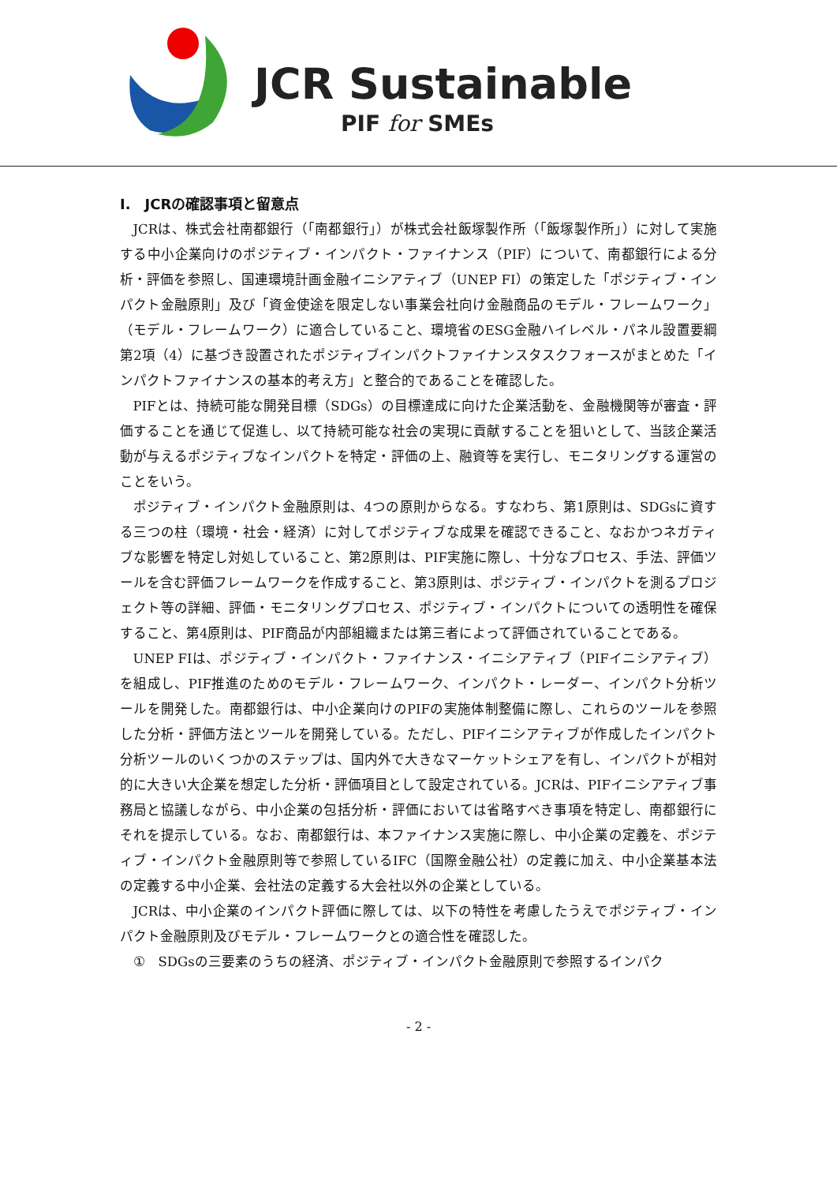JCR Sustainable
PIF for SMEs
I.　JCRの確認事項と留意点
JCRは、株式会社南都銀行（「南都銀行」）が株式会社飯塚製作所（「飯塚製作所」）に対して実施する中小企業向けのポジティブ・インパクト・ファイナンス（PIF）について、南都銀行による分析・評価を参照し、国連環境計画金融イニシアティブ（UNEP FI）の策定した「ポジティブ・インパクト金融原則」及び「資金使途を限定しない事業会社向け金融商品のモデル・フレームワーク」（モデル・フレームワーク）に適合していること、環境省のESG金融ハイレベル・パネル設置要綱第2項（4）に基づき設置されたポジティブインパクトファイナンスタスクフォースがまとめた「インパクトファイナンスの基本的考え方」と整合的であることを確認した。
PIFとは、持続可能な開発目標（SDGs）の目標達成に向けた企業活動を、金融機関等が審査・評価することを通じて促進し、以て持続可能な社会の実現に貢献することを狙いとして、当該企業活動が与えるポジティブなインパクトを特定・評価の上、融資等を実行し、モニタリングする運営のことをいう。
ポジティブ・インパクト金融原則は、4つの原則からなる。すなわち、第1原則は、SDGsに資する三つの柱（環境・社会・経済）に対してポジティブな成果を確認できること、なおかつネガティブな影響を特定し対処していること、第2原則は、PIF実施に際し、十分なプロセス、手法、評価ツールを含む評価フレームワークを作成すること、第3原則は、ポジティブ・インパクトを測るプロジェクト等の詳細、評価・モニタリングプロセス、ポジティブ・インパクトについての透明性を確保すること、第4原則は、PIF商品が内部組織または第三者によって評価されていることである。
UNEP FIは、ポジティブ・インパクト・ファイナンス・イニシアティブ（PIFイニシアティブ）を組成し、PIF推進のためのモデル・フレームワーク、インパクト・レーダー、インパクト分析ツールを開発した。南都銀行は、中小企業向けのPIFの実施体制整備に際し、これらのツールを参照した分析・評価方法とツールを開発している。ただし、PIFイニシアティブが作成したインパクト分析ツールのいくつかのステップは、国内外で大きなマーケットシェアを有し、インパクトが相対的に大きい大企業を想定した分析・評価項目として設定されている。JCRは、PIFイニシアティブ事務局と協議しながら、中小企業の包括分析・評価においては省略すべき事項を特定し、南都銀行にそれを提示している。なお、南都銀行は、本ファイナンス実施に際し、中小企業の定義を、ポジティブ・インパクト金融原則等で参照しているIFC（国際金融公社）の定義に加え、中小企業基本法の定義する中小企業、会社法の定義する大会社以外の企業としている。
JCRは、中小企業のインパクト評価に際しては、以下の特性を考慮したうえでポジティブ・インパクト金融原則及びモデル・フレームワークとの適合性を確認した。
①　SDGsの三要素のうちの経済、ポジティブ・インパクト金融原則で参照するインパク
- 2 -